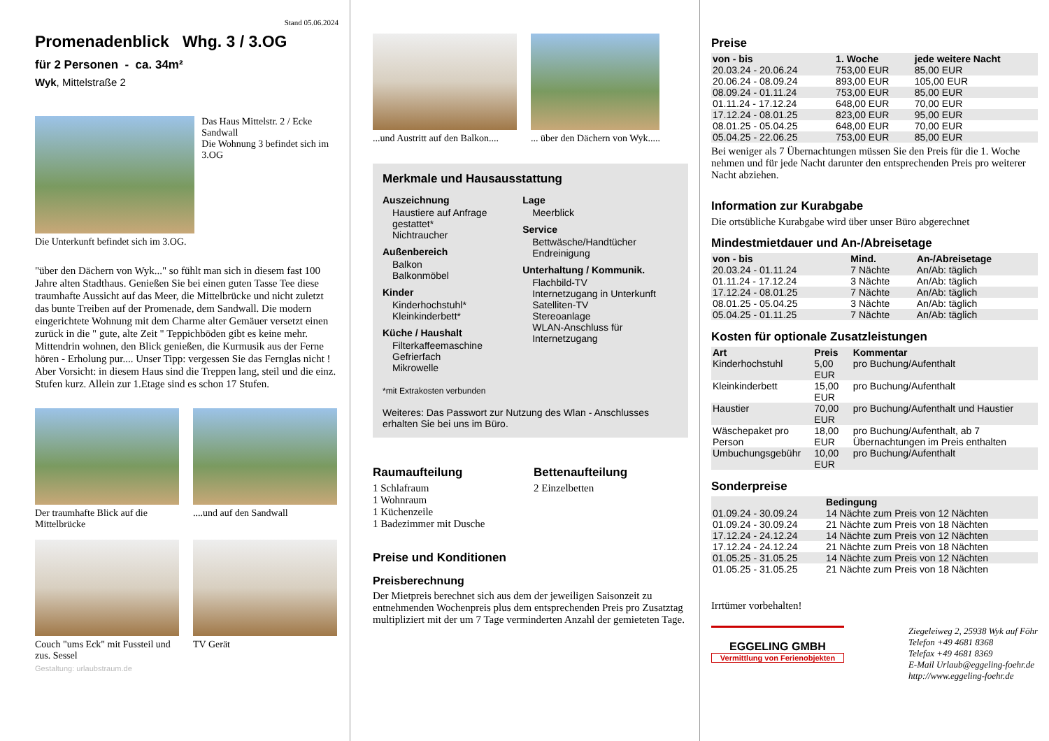Stand 05.06.2024
Promenadenblick Whg. 3 / 3.OG
für 2 Personen - ca. 34m²
Wyk, Mittelstraße 2
Das Haus Mittelstr. 2 / Ecke Sandwall
Die Wohnung 3 befindet sich im 3.OG
Die Unterkunft befindet sich im 3.OG.
"über den Dächern von Wyk..." so fühlt man sich in diesem fast 100 Jahre alten Stadthaus. Genießen Sie bei einen guten Tasse Tee diese traumhafte Aussicht auf das Meer, die Mittelbrücke und nicht zuletzt das bunte Treiben auf der Promenade, dem Sandwall. Die modern eingerichtete Wohnung mit dem Charme alter Gemäuer versetzt einen zurück in die " gute, alte Zeit " Teppichböden gibt es keine mehr. Mittendrin wohnen, den Blick genießen, die Kurmusik aus der Ferne hören - Erholung pur.... Unser Tipp: vergessen Sie das Fernglas nicht ! Aber Vorsicht: in diesem Haus sind die Treppen lang, steil und die einz. Stufen kurz. Allein zur 1.Etage sind es schon 17 Stufen.
Der traumhafte Blick auf die Mittelbrücke
....und auf den Sandwall
Couch "ums Eck" mit Fussteil und zus. Sessel
TV Gerät
Gestaltung: urlaubstraum.de
...und Austritt auf den Balkon....
... über den Dächern von Wyk.....
Merkmale und Hausausstattung
Auszeichnung
Haustiere auf Anfrage gestattet*
Nichtraucher
Außenbereich
Balkon
Balkonmöbel
Kinder
Kinderhochstuhl*
Kleinkinderbett*
Küche / Haushalt
Filterkaffeemaschine
Gefrierfach
Mikrowelle
Lage
Meerblick
Service
Bettwäsche/Handtücher
Endreinigung
Unterhaltung / Kommunik.
Flachbild-TV
Internetzugang in Unterkunft
Satelliten-TV
Stereoanlage
WLAN-Anschluss für Internetzugang
*mit Extrakosten verbunden
Weiteres: Das Passwort zur Nutzung des Wlan - Anschlusses erhalten Sie bei uns im Büro.
Raumaufteilung
1 Schlafraum
1 Wohnraum
1 Küchenzeile
1 Badezimmer mit Dusche
Bettenaufteilung
2 Einzelbetten
Preise und Konditionen
Preisberechnung
Der Mietpreis berechnet sich aus dem der jeweiligen Saisonzeit zu entnehmenden Wochenpreis plus dem entsprechenden Preis pro Zusatztag multipliziert mit der um 7 Tage verminderten Anzahl der gemieteten Tage.
Preise
| von - bis | 1. Woche | jede weitere Nacht |
| --- | --- | --- |
| 20.03.24 - 20.06.24 | 753,00 EUR | 85,00 EUR |
| 20.06.24 - 08.09.24 | 893,00 EUR | 105,00 EUR |
| 08.09.24 - 01.11.24 | 753,00 EUR | 85,00 EUR |
| 01.11.24 - 17.12.24 | 648,00 EUR | 70,00 EUR |
| 17.12.24 - 08.01.25 | 823,00 EUR | 95,00 EUR |
| 08.01.25 - 05.04.25 | 648,00 EUR | 70,00 EUR |
| 05.04.25 - 22.06.25 | 753,00 EUR | 85,00 EUR |
Bei weniger als 7 Übernachtungen müssen Sie den Preis für die 1. Woche nehmen und für jede Nacht darunter den entsprechenden Preis pro weiterer Nacht abziehen.
Information zur Kurabgabe
Die ortsübliche Kurabgabe wird über unser Büro abgerechnet
Mindestmietdauer und An-/Abreisetage
| von - bis | Mind. | An-/Abreisetage |
| --- | --- | --- |
| 20.03.24 - 01.11.24 | 7 Nächte | An/Ab: täglich |
| 01.11.24 - 17.12.24 | 3 Nächte | An/Ab: täglich |
| 17.12.24 - 08.01.25 | 7 Nächte | An/Ab: täglich |
| 08.01.25 - 05.04.25 | 3 Nächte | An/Ab: täglich |
| 05.04.25 - 01.11.25 | 7 Nächte | An/Ab: täglich |
Kosten für optionale Zusatzleistungen
| Art | Preis | Kommentar |
| --- | --- | --- |
| Kinderhochstuhl | 5,00 EUR | pro Buchung/Aufenthalt |
| Kleinkinderbett | 15,00 EUR | pro Buchung/Aufenthalt |
| Haustier | 70,00 EUR | pro Buchung/Aufenthalt und Haustier |
| Wäschepaket pro Person | 18,00 EUR | pro Buchung/Aufenthalt, ab 7 Übernachtungen im Preis enthalten |
| Umbuchungsgebühr | 10,00 EUR | pro Buchung/Aufenthalt |
Sonderpreise
| | Bedingung |
| --- | --- |
| 01.09.24 - 30.09.24 | 14 Nächte zum Preis von 12 Nächten |
| 01.09.24 - 30.09.24 | 21 Nächte zum Preis von 18 Nächten |
| 17.12.24 - 24.12.24 | 14 Nächte zum Preis von 12 Nächten |
| 17.12.24 - 24.12.24 | 21 Nächte zum Preis von 18 Nächten |
| 01.05.25 - 31.05.25 | 14 Nächte zum Preis von 12 Nächten |
| 01.05.25 - 31.05.25 | 21 Nächte zum Preis von 18 Nächten |
Irrtümer vorbehalten!
EGGELING GMBH
Vermittlung von Ferienobjekten
Ziegeleiweg 2, 25938 Wyk auf Föhr
Telefon +49 4681 8368
Telefax +49 4681 8369
E-Mail Urlaub@eggeling-foehr.de
http://www.eggeling-foehr.de